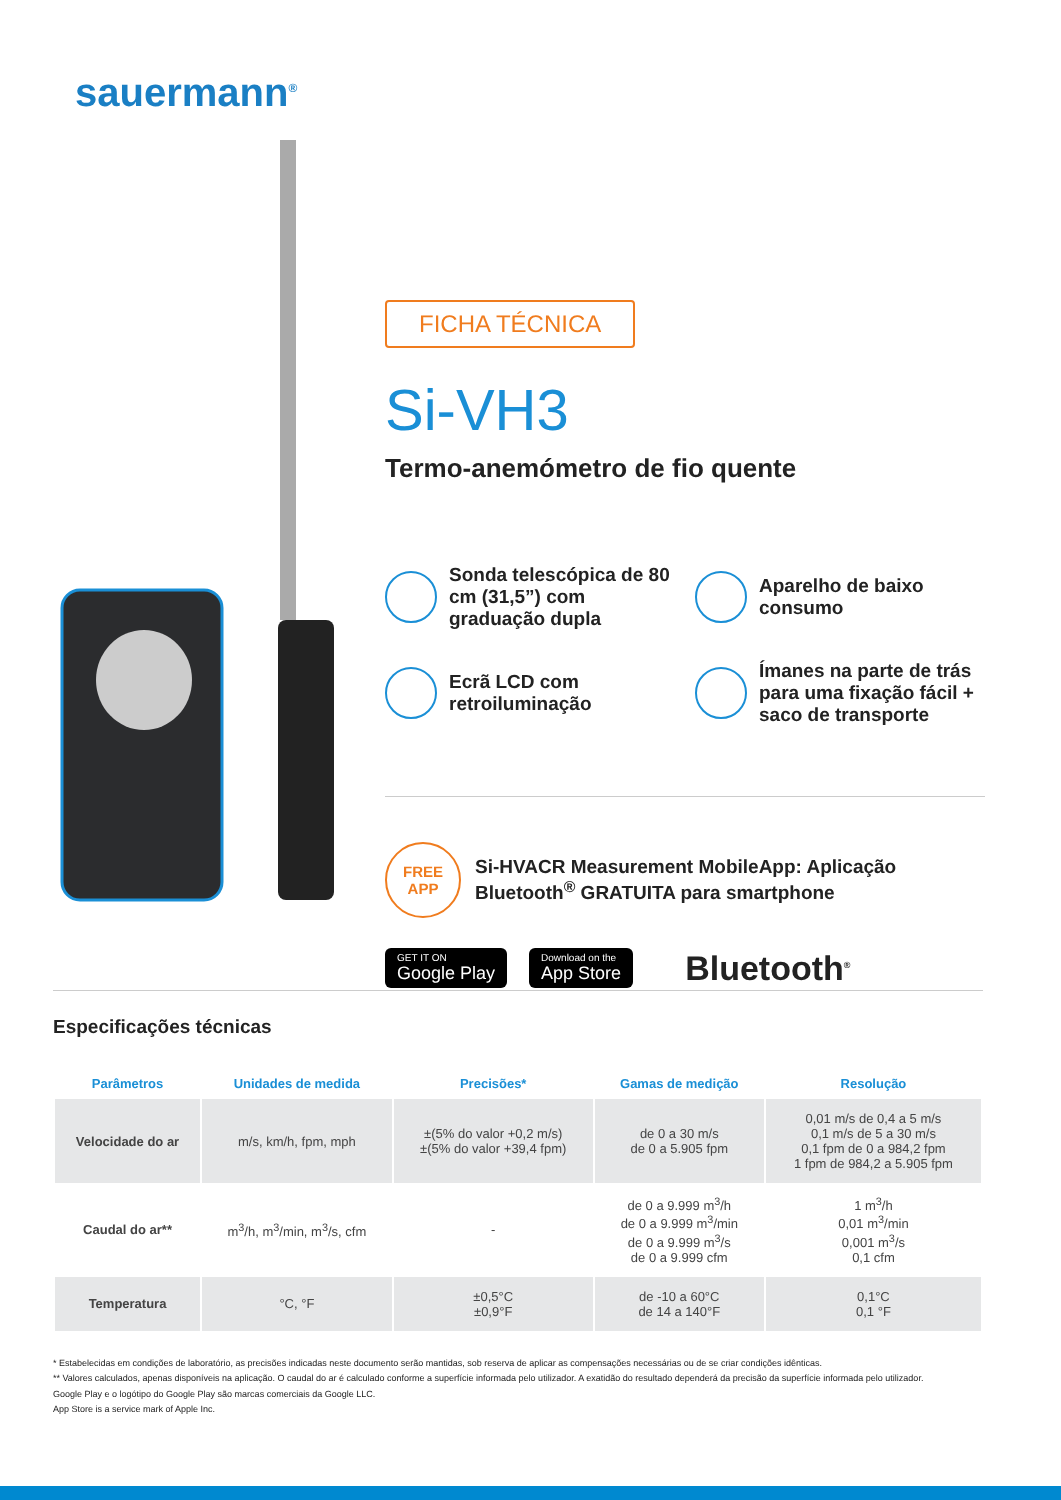sauermann<sup>®</sup>
FICHA TÉCNICA
Si-VH3
Termo-anemómetro de fio quente
Sonda telescópica de 80 cm (31,5”) com graduação dupla
Aparelho de baixo consumo
Ecrã LCD com retroiluminação
Ímanes na parte de trás para uma fixação fácil + saco de transporte
FREE
APP
Si-HVACR Measurement MobileApp: Aplicação Bluetooth<sup>®</sup> GRATUITA para smartphone
GET IT ON
Google Play
Download on the
App Store
Bluetooth<sup>®</sup>
Especificações técnicas
| Parâmetros | Unidades de medida | Precisões* | Gamas de medição | Resolução |
| --- | --- | --- | --- | --- |
| Velocidade do ar | m/s, km/h, fpm, mph | ±(5% do valor +0,2 m/s) ±(5% do valor +39,4 fpm) | de 0 a 30 m/s de 0 a 5.905 fpm | 0,01 m/s de 0,4 a 5 m/s 0,1 m/s de 5 a 30 m/s 0,1 fpm de 0 a 984,2 fpm 1 fpm de 984,2 a 5.905 fpm |
| Caudal do ar** | m<sup>3</sup>/h, m<sup>3</sup>/min, m<sup>3</sup>/s, cfm | - | de 0 a 9.999 m<sup>3</sup>/h de 0 a 9.999 m<sup>3</sup>/min de 0 a 9.999 m<sup>3</sup>/s de 0 a 9.999 cfm | 1 m<sup>3</sup>/h 0,01 m<sup>3</sup>/min 0,001 m<sup>3</sup>/s 0,1 cfm |
| Temperatura | °C, °F | ±0,5°C ±0,9°F | de -10 a 60°C de 14 a 140°F | 0,1°C 0,1 °F |
* Estabelecidas em condições de laboratório, as precisões indicadas neste documento serão mantidas, sob reserva de aplicar as compensações necessárias ou de se criar condições idênticas.
** Valores calculados, apenas disponíveis na aplicação. O caudal do ar é calculado conforme a superfície informada pelo utilizador. A exatidão do resultado dependerá da precisão da superfície informada pelo utilizador.
Google Play e o logótipo do Google Play são marcas comerciais da Google LLC.
App Store is a service mark of Apple Inc.